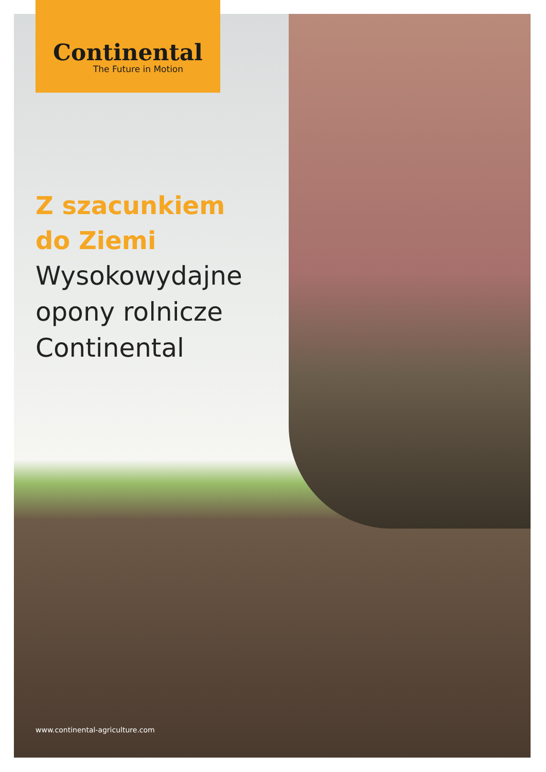Continental
The Future in Motion
Z szacunkiem
do Ziemi
Wysokowydajne opony rolnicze Continental
www.continental-agriculture.com